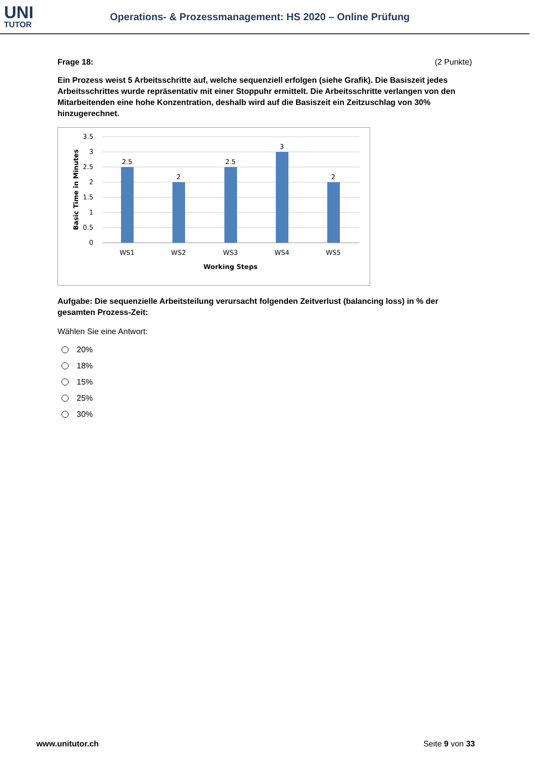UNI
TUTOR
Operations- & Prozessmanagement: HS 2020 – Online Prüfung
Frage 18: (2 Punkte)
Ein Prozess weist 5 Arbeitsschritte auf, welche sequenziell erfolgen (siehe Grafik). Die Basiszeit jedes Arbeitsschrittes wurde repräsentativ mit einer Stoppuhr ermittelt. Die Arbeitsschritte verlangen von den Mitarbeitenden eine hohe Konzentration, deshalb wird auf die Basiszeit ein Zeitzuschlag von 30% hinzugerechnet.
2.5
2
2.5
3
2
WS1
WS2
WS3
WS4
WS5
Working Steps
3.5
3
2.5
2
1.5
1
0.5
0
Basic Time in Minutes
Aufgabe: Die sequenzielle Arbeitsteilung verursacht folgenden Zeitverlust (balancing loss) in % der gesamten Prozess-Zeit:
Wählen Sie eine Antwort:
20%
18%
15%
25%
30%
www.unitutor.ch Seite 9 von 33